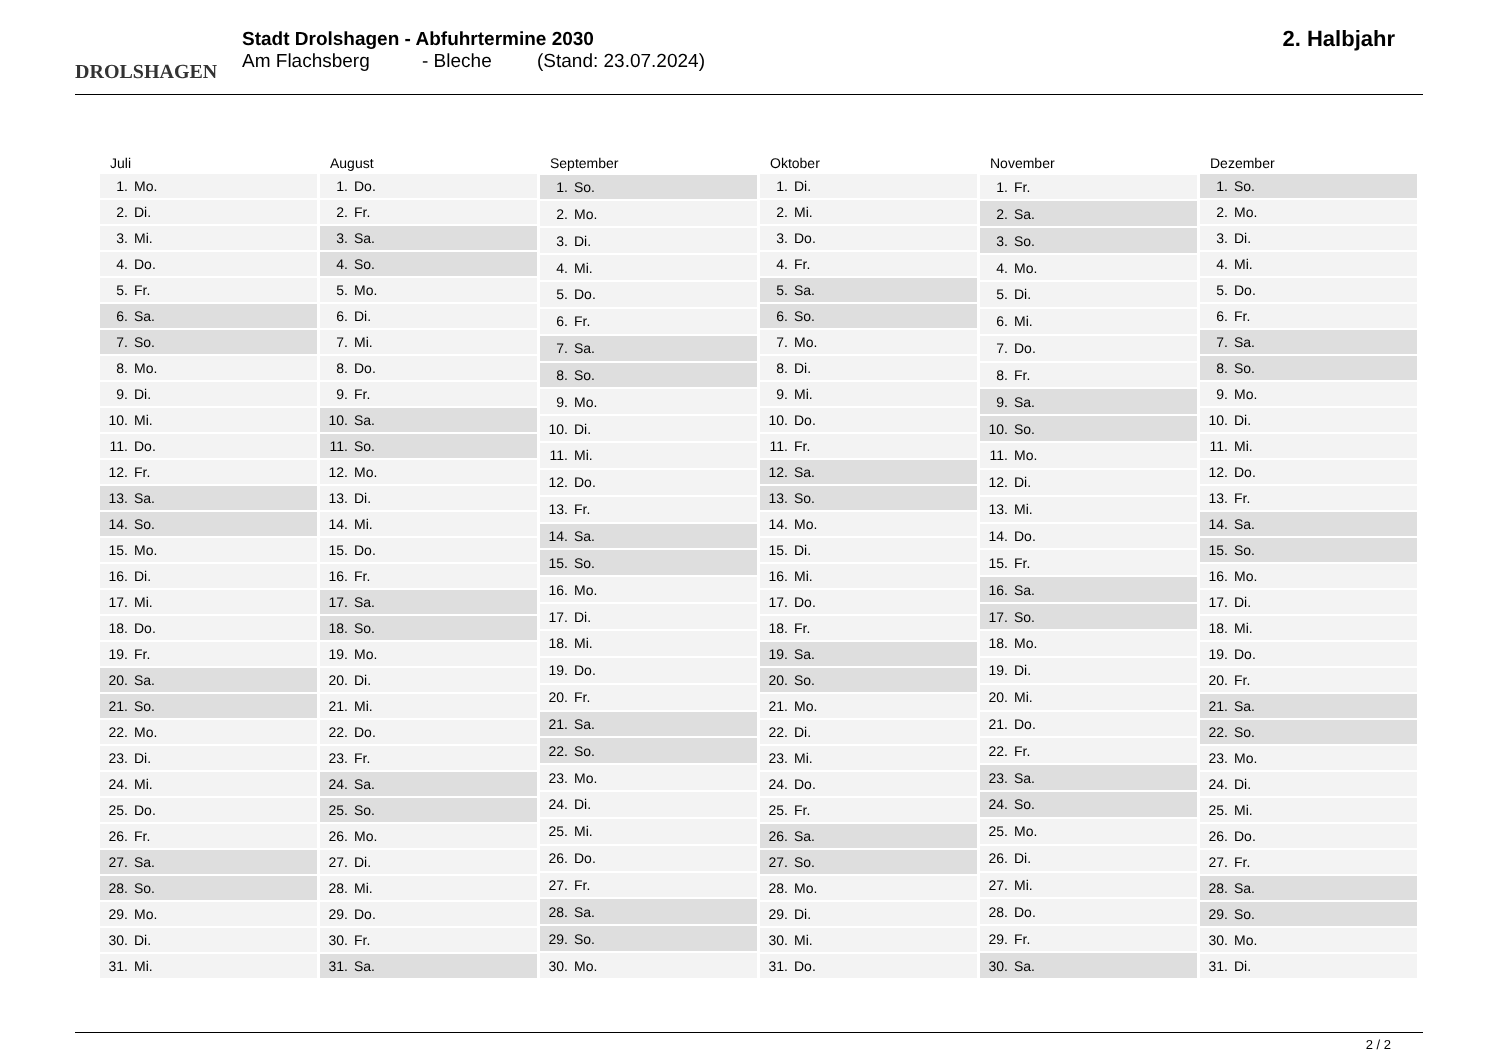DROLSHAGEN
Stadt Drolshagen - Abfuhrtermine 2030
Am Flachsberg - Bleche (Stand: 23.07.2024)
2. Halbjahr
| Juli | |
| --- | --- |
| 1. | Mo. |
| 2. | Di. |
| 3. | Mi. |
| 4. | Do. |
| 5. | Fr. |
| 6. | Sa. |
| 7. | So. |
| 8. | Mo. |
| 9. | Di. |
| 10. | Mi. |
| 11. | Do. |
| 12. | Fr. |
| 13. | Sa. |
| 14. | So. |
| 15. | Mo. |
| 16. | Di. |
| 17. | Mi. |
| 18. | Do. |
| 19. | Fr. |
| 20. | Sa. |
| 21. | So. |
| 22. | Mo. |
| 23. | Di. |
| 24. | Mi. |
| 25. | Do. |
| 26. | Fr. |
| 27. | Sa. |
| 28. | So. |
| 29. | Mo. |
| 30. | Di. |
| 31. | Mi. |
| August | |
| --- | --- |
| 1. | Do. |
| 2. | Fr. |
| 3. | Sa. |
| 4. | So. |
| 5. | Mo. |
| 6. | Di. |
| 7. | Mi. |
| 8. | Do. |
| 9. | Fr. |
| 10. | Sa. |
| 11. | So. |
| 12. | Mo. |
| 13. | Di. |
| 14. | Mi. |
| 15. | Do. |
| 16. | Fr. |
| 17. | Sa. |
| 18. | So. |
| 19. | Mo. |
| 20. | Di. |
| 21. | Mi. |
| 22. | Do. |
| 23. | Fr. |
| 24. | Sa. |
| 25. | So. |
| 26. | Mo. |
| 27. | Di. |
| 28. | Mi. |
| 29. | Do. |
| 30. | Fr. |
| 31. | Sa. |
| September | |
| --- | --- |
| 1. | So. |
| 2. | Mo. |
| 3. | Di. |
| 4. | Mi. |
| 5. | Do. |
| 6. | Fr. |
| 7. | Sa. |
| 8. | So. |
| 9. | Mo. |
| 10. | Di. |
| 11. | Mi. |
| 12. | Do. |
| 13. | Fr. |
| 14. | Sa. |
| 15. | So. |
| 16. | Mo. |
| 17. | Di. |
| 18. | Mi. |
| 19. | Do. |
| 20. | Fr. |
| 21. | Sa. |
| 22. | So. |
| 23. | Mo. |
| 24. | Di. |
| 25. | Mi. |
| 26. | Do. |
| 27. | Fr. |
| 28. | Sa. |
| 29. | So. |
| 30. | Mo. |
| Oktober | |
| --- | --- |
| 1. | Di. |
| 2. | Mi. |
| 3. | Do. |
| 4. | Fr. |
| 5. | Sa. |
| 6. | So. |
| 7. | Mo. |
| 8. | Di. |
| 9. | Mi. |
| 10. | Do. |
| 11. | Fr. |
| 12. | Sa. |
| 13. | So. |
| 14. | Mo. |
| 15. | Di. |
| 16. | Mi. |
| 17. | Do. |
| 18. | Fr. |
| 19. | Sa. |
| 20. | So. |
| 21. | Mo. |
| 22. | Di. |
| 23. | Mi. |
| 24. | Do. |
| 25. | Fr. |
| 26. | Sa. |
| 27. | So. |
| 28. | Mo. |
| 29. | Di. |
| 30. | Mi. |
| 31. | Do. |
| November | |
| --- | --- |
| 1. | Fr. |
| 2. | Sa. |
| 3. | So. |
| 4. | Mo. |
| 5. | Di. |
| 6. | Mi. |
| 7. | Do. |
| 8. | Fr. |
| 9. | Sa. |
| 10. | So. |
| 11. | Mo. |
| 12. | Di. |
| 13. | Mi. |
| 14. | Do. |
| 15. | Fr. |
| 16. | Sa. |
| 17. | So. |
| 18. | Mo. |
| 19. | Di. |
| 20. | Mi. |
| 21. | Do. |
| 22. | Fr. |
| 23. | Sa. |
| 24. | So. |
| 25. | Mo. |
| 26. | Di. |
| 27. | Mi. |
| 28. | Do. |
| 29. | Fr. |
| 30. | Sa. |
| Dezember | |
| --- | --- |
| 1. | So. |
| 2. | Mo. |
| 3. | Di. |
| 4. | Mi. |
| 5. | Do. |
| 6. | Fr. |
| 7. | Sa. |
| 8. | So. |
| 9. | Mo. |
| 10. | Di. |
| 11. | Mi. |
| 12. | Do. |
| 13. | Fr. |
| 14. | Sa. |
| 15. | So. |
| 16. | Mo. |
| 17. | Di. |
| 18. | Mi. |
| 19. | Do. |
| 20. | Fr. |
| 21. | Sa. |
| 22. | So. |
| 23. | Mo. |
| 24. | Di. |
| 25. | Mi. |
| 26. | Do. |
| 27. | Fr. |
| 28. | Sa. |
| 29. | So. |
| 30. | Mo. |
| 31. | Di. |
2 / 2